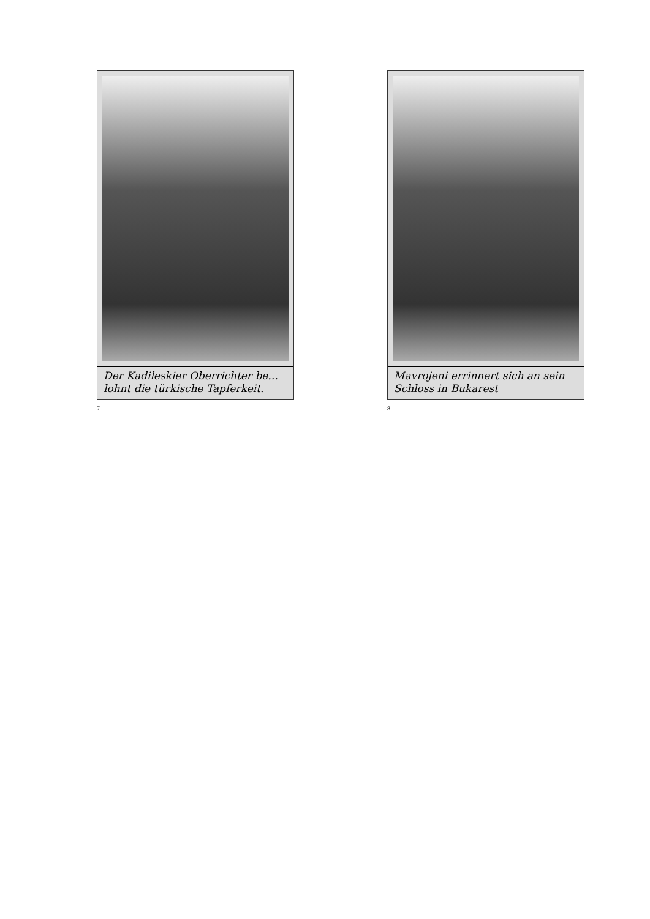Der Kadileskier Oberrichter be... lohnt die türkische Tapferkeit.
7
Mavrojeni errinnert sich an sein Schloss in Bukarest
8